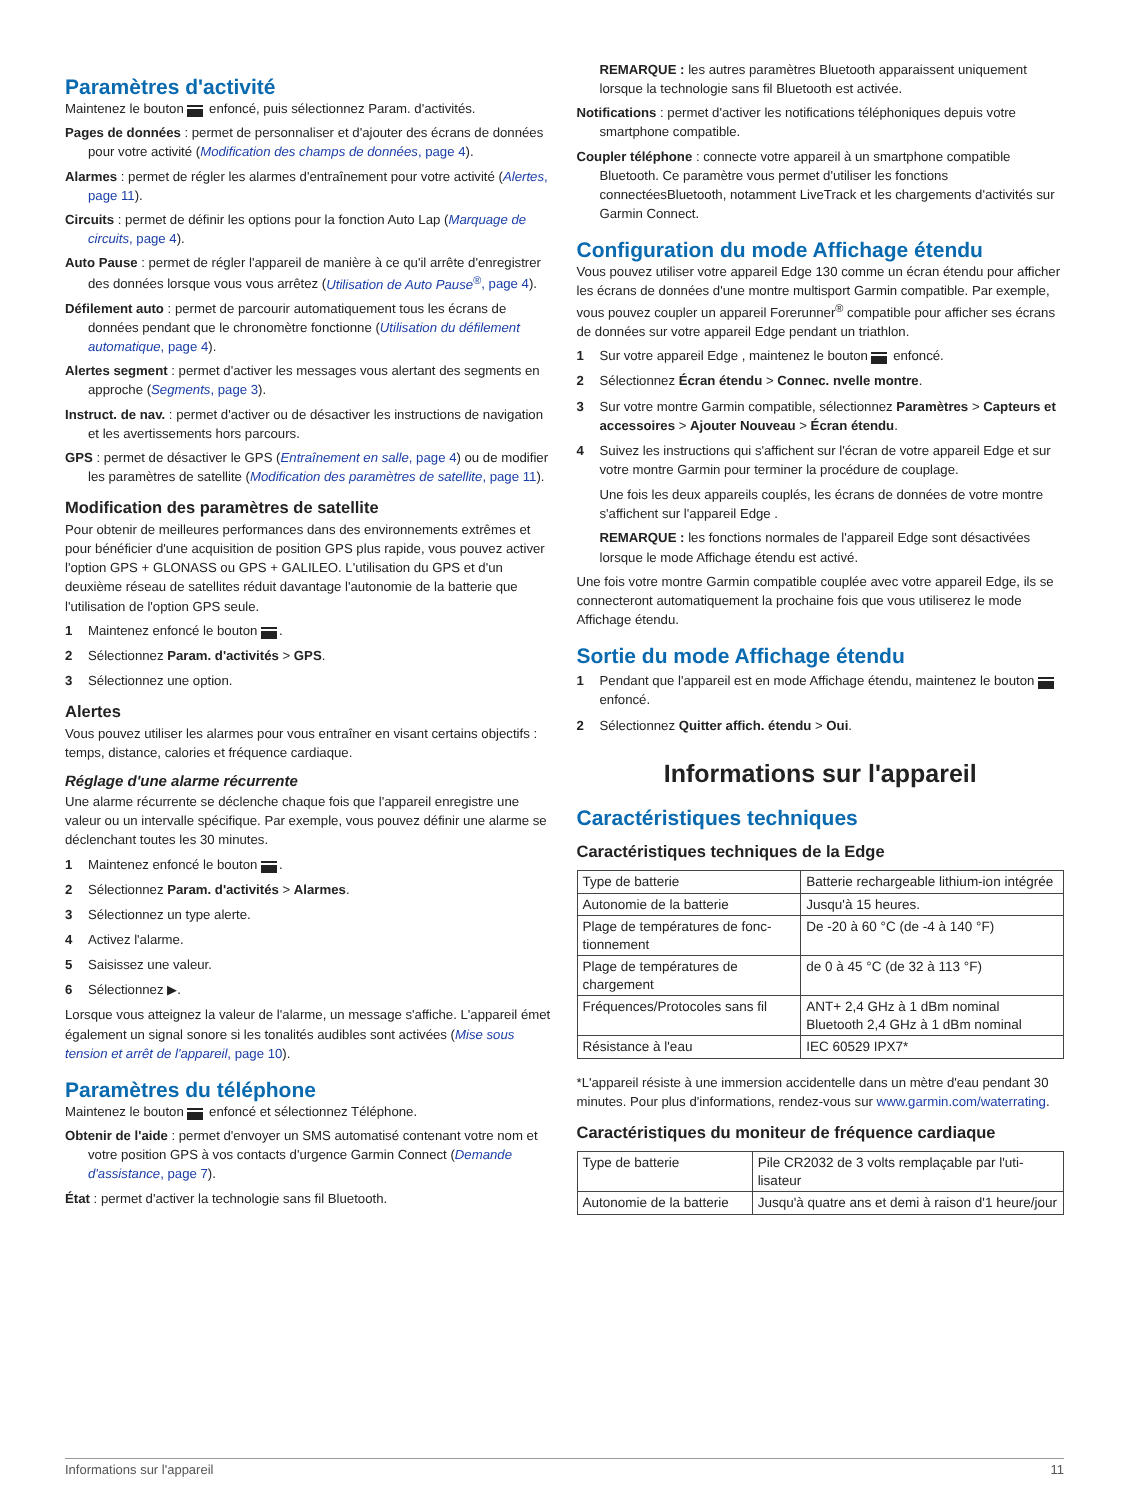Paramètres d'activité
Maintenez le bouton enfoncé, puis sélectionnez Param. d'activités.
Pages de données : permet de personnaliser et d'ajouter des écrans de données pour votre activité (Modification des champs de données, page 4).
Alarmes : permet de régler les alarmes d'entraînement pour votre activité (Alertes, page 11).
Circuits : permet de définir les options pour la fonction Auto Lap (Marquage de circuits, page 4).
Auto Pause : permet de régler l'appareil de manière à ce qu'il arrête d'enregistrer des données lorsque vous vous arrêtez (Utilisation de Auto Pause<sup>®</sup>, page 4).
Défilement auto : permet de parcourir automatiquement tous les écrans de données pendant que le chronomètre fonctionne (Utilisation du défilement automatique, page 4).
Alertes segment : permet d'activer les messages vous alertant des segments en approche (Segments, page 3).
Instruct. de nav. : permet d'activer ou de désactiver les instructions de navigation et les avertissements hors parcours.
GPS : permet de désactiver le GPS (Entraînement en salle, page 4) ou de modifier les paramètres de satellite (Modification des paramètres de satellite, page 11).
Modification des paramètres de satellite
Pour obtenir de meilleures performances dans des environnements extrêmes et pour bénéficier d'une acquisition de position GPS plus rapide, vous pouvez activer l'option GPS + GLONASS ou GPS + GALILEO. L'utilisation du GPS et d'un deuxième réseau de satellites réduit davantage l'autonomie de la batterie que l'utilisation de l'option GPS seule.
1 Maintenez enfoncé le bouton .
2 Sélectionnez Param. d'activités > GPS.
3 Sélectionnez une option.
Alertes
Vous pouvez utiliser les alarmes pour vous entraîner en visant certains objectifs : temps, distance, calories et fréquence cardiaque.
Réglage d'une alarme récurrente
Une alarme récurrente se déclenche chaque fois que l'appareil enregistre une valeur ou un intervalle spécifique. Par exemple, vous pouvez définir une alarme se déclenchant toutes les 30 minutes.
1 Maintenez enfoncé le bouton .
2 Sélectionnez Param. d'activités > Alarmes.
3 Sélectionnez un type alerte.
4 Activez l'alarme.
5 Saisissez une valeur.
6 Sélectionnez ▶.
Lorsque vous atteignez la valeur de l'alarme, un message s'affiche. L'appareil émet également un signal sonore si les tonalités audibles sont activées (Mise sous tension et arrêt de l'appareil, page 10).
Paramètres du téléphone
Maintenez le bouton enfoncé et sélectionnez Téléphone.
Obtenir de l'aide : permet d'envoyer un SMS automatisé contenant votre nom et votre position GPS à vos contacts d'urgence Garmin Connect (Demande d'assistance, page 7).
État : permet d'activer la technologie sans fil Bluetooth.
REMARQUE : les autres paramètres Bluetooth apparaissent uniquement lorsque la technologie sans fil Bluetooth est activée.
Notifications : permet d'activer les notifications téléphoniques depuis votre smartphone compatible.
Coupler téléphone : connecte votre appareil à un smartphone compatible Bluetooth. Ce paramètre vous permet d'utiliser les fonctions connectéesBluetooth, notamment LiveTrack et les chargements d'activités sur Garmin Connect.
Configuration du mode Affichage étendu
Vous pouvez utiliser votre appareil Edge 130 comme un écran étendu pour afficher les écrans de données d'une montre multisport Garmin compatible. Par exemple, vous pouvez coupler un appareil Forerunner<sup>®</sup> compatible pour afficher ses écrans de données sur votre appareil Edge pendant un triathlon.
1 Sur votre appareil Edge , maintenez le bouton enfoncé.
2 Sélectionnez Écran étendu > Connec. nvelle montre.
3 Sur votre montre Garmin compatible, sélectionnez Paramètres > Capteurs et accessoires > Ajouter Nouveau > Écran étendu.
4 Suivez les instructions qui s'affichent sur l'écran de votre appareil Edge et sur votre montre Garmin pour terminer la procédure de couplage.
Une fois les deux appareils couplés, les écrans de données de votre montre s'affichent sur l'appareil Edge .
REMARQUE : les fonctions normales de l'appareil Edge sont désactivées lorsque le mode Affichage étendu est activé.
Une fois votre montre Garmin compatible couplée avec votre appareil Edge, ils se connecteront automatiquement la prochaine fois que vous utiliserez le mode Affichage étendu.
Sortie du mode Affichage étendu
1 Pendant que l'appareil est en mode Affichage étendu, maintenez le bouton enfoncé.
2 Sélectionnez Quitter affich. étendu > Oui.
Informations sur l'appareil
Caractéristiques techniques
Caractéristiques techniques de la Edge
| Type de batterie | Batterie rechargeable lithium-ion intégrée |
| Autonomie de la batterie | Jusqu'à 15 heures. |
| Plage de températures de fonc- tionnement | De -20 à 60 °C (de -4 à 140 °F) |
| Plage de températures de chargement | de 0 à 45 °C (de 32 à 113 °F) |
| Fréquences/Protocoles sans fil | ANT+ 2,4 GHz à 1 dBm nominal Bluetooth 2,4 GHz à 1 dBm nominal |
| Résistance à l'eau | IEC 60529 IPX7* |
*L'appareil résiste à une immersion accidentelle dans un mètre d'eau pendant 30 minutes. Pour plus d'informations, rendez-vous sur www.garmin.com/waterrating.
Caractéristiques du moniteur de fréquence cardiaque
| Type de batterie | Pile CR2032 de 3 volts remplaçable par l'uti- lisateur |
| Autonomie de la batterie | Jusqu'à quatre ans et demi à raison d'1 heure/jour |
Informations sur l'appareil 11